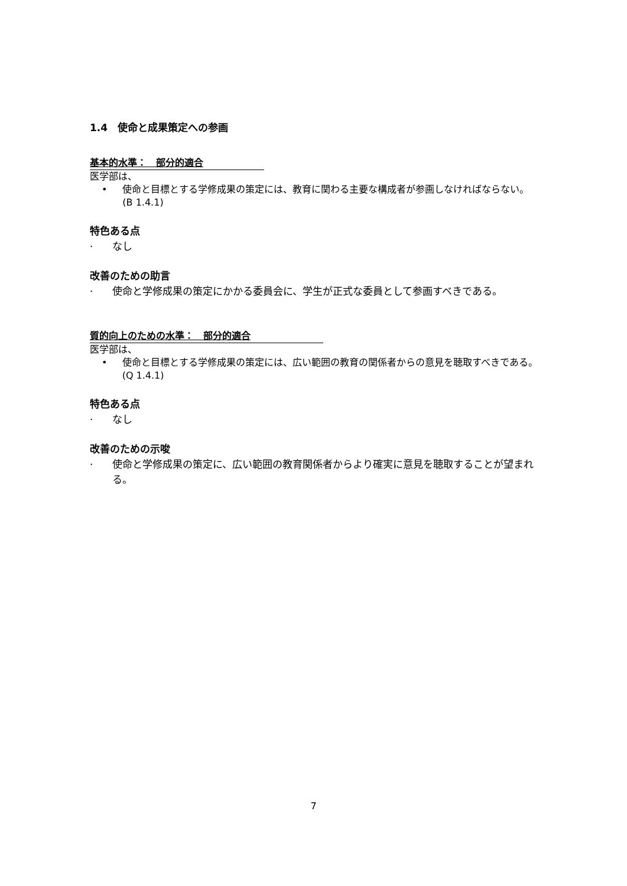1.4　使命と成果策定への参画
基本的水準：　部分的適合
医学部は、
• 使命と目標とする学修成果の策定には、教育に関わる主要な構成者が参画しなければならない。(B 1.4.1)
特色ある点
· なし
改善のための助言
· 使命と学修成果の策定にかかる委員会に、学生が正式な委員として参画すべきである。
質的向上のための水準：　部分的適合
医学部は、
• 使命と目標とする学修成果の策定には、広い範囲の教育の関係者からの意見を聴取すべきである。(Q 1.4.1)
特色ある点
· なし
改善のための示唆
· 使命と学修成果の策定に、広い範囲の教育関係者からより確実に意見を聴取することが望まれる。
7